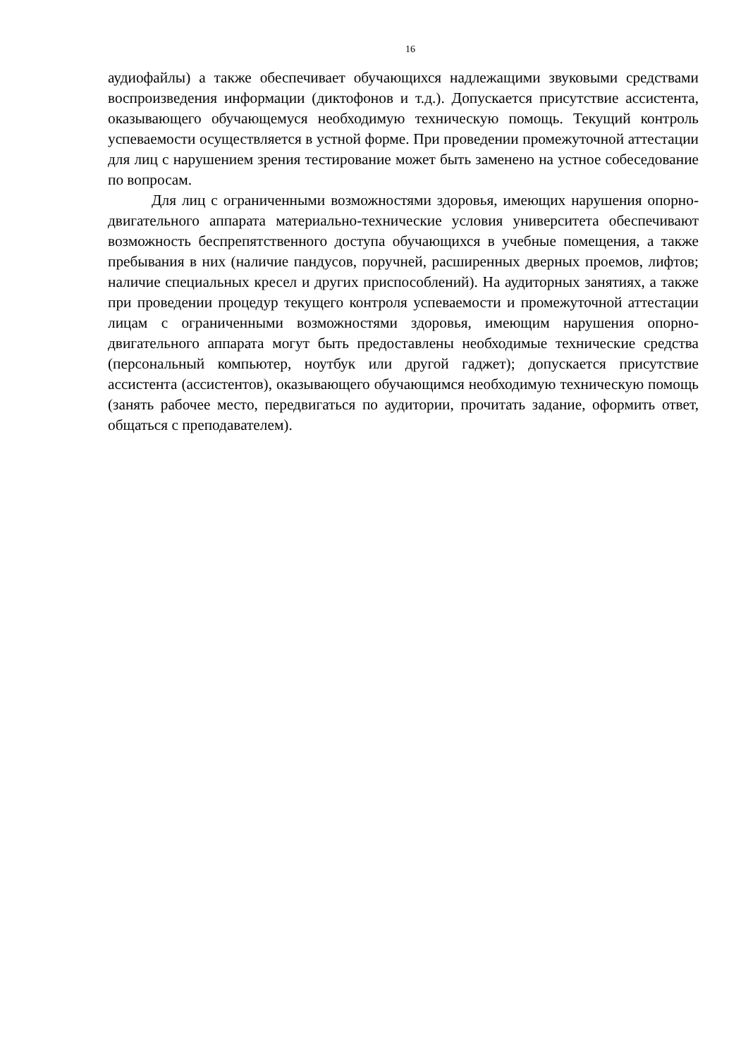16
аудиофайлы) а также обеспечивает обучающихся надлежащими звуковыми средствами воспроизведения информации (диктофонов и т.д.). Допускается присутствие ассистента, оказывающего обучающемуся необходимую техническую помощь. Текущий контроль успеваемости осуществляется в устной форме. При проведении промежуточной аттестации для лиц с нарушением зрения тестирование может быть заменено на устное собеседование по вопросам.
Для лиц с ограниченными возможностями здоровья, имеющих нарушения опорно- двигательного аппарата материально-технические условия университета обеспечивают возможность беспрепятственного доступа обучающихся в учебные помещения, а также пребывания в них (наличие пандусов, поручней, расширенных дверных проемов, лифтов; наличие специальных кресел и других приспособлений). На аудиторных занятиях, а также при проведении процедур текущего контроля успеваемости и промежуточной аттестации лицам с ограниченными возможностями здоровья, имеющим нарушения опорно-двигательного аппарата могут быть предоставлены необходимые технические средства (персональный компьютер, ноутбук или другой гаджет); допускается присутствие ассистента (ассистентов), оказывающего обучающимся необходимую техническую помощь (занять рабочее место, передвигаться по аудитории, прочитать задание, оформить ответ, общаться с преподавателем).